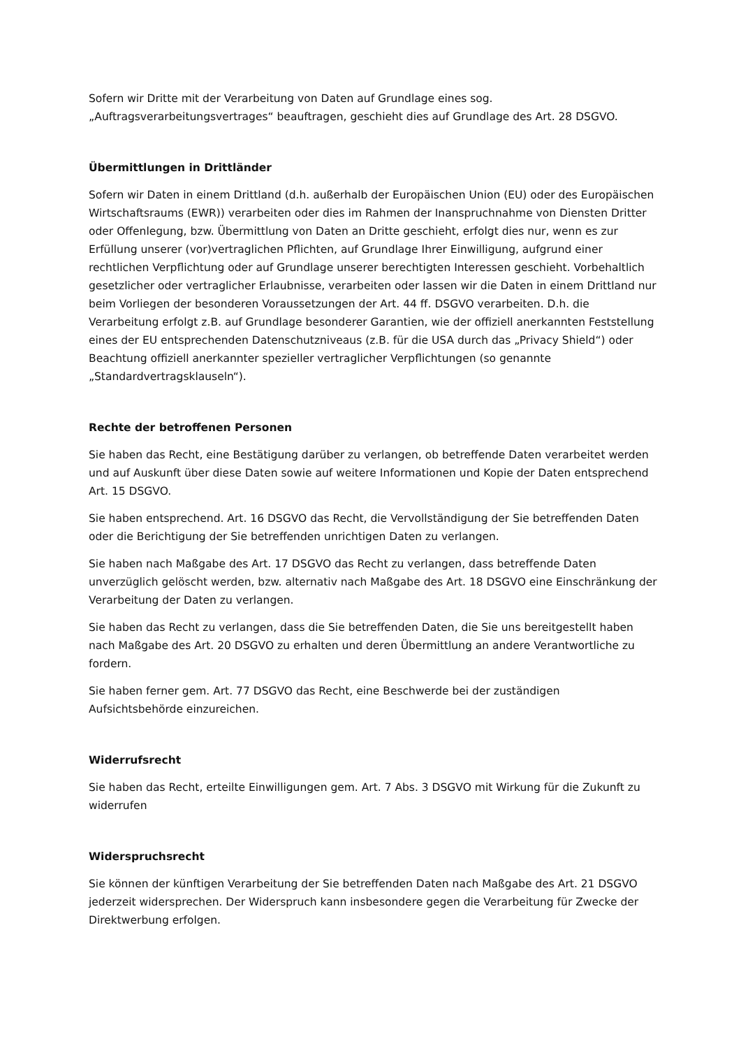Sofern wir Dritte mit der Verarbeitung von Daten auf Grundlage eines sog. „Auftragsverarbeitungsvertrages“ beauftragen, geschieht dies auf Grundlage des Art. 28 DSGVO.
Übermittlungen in Drittländer
Sofern wir Daten in einem Drittland (d.h. außerhalb der Europäischen Union (EU) oder des Europäischen Wirtschaftsraums (EWR)) verarbeiten oder dies im Rahmen der Inanspruchnahme von Diensten Dritter oder Offenlegung, bzw. Übermittlung von Daten an Dritte geschieht, erfolgt dies nur, wenn es zur Erfüllung unserer (vor)vertraglichen Pflichten, auf Grundlage Ihrer Einwilligung, aufgrund einer rechtlichen Verpflichtung oder auf Grundlage unserer berechtigten Interessen geschieht. Vorbehaltlich gesetzlicher oder vertraglicher Erlaubnisse, verarbeiten oder lassen wir die Daten in einem Drittland nur beim Vorliegen der besonderen Voraussetzungen der Art. 44 ff. DSGVO verarbeiten. D.h. die Verarbeitung erfolgt z.B. auf Grundlage besonderer Garantien, wie der offiziell anerkannten Feststellung eines der EU entsprechenden Datenschutzniveaus (z.B. für die USA durch das „Privacy Shield“) oder Beachtung offiziell anerkannter spezieller vertraglicher Verpflichtungen (so genannte „Standardvertragsklauseln“).
Rechte der betroffenen Personen
Sie haben das Recht, eine Bestätigung darüber zu verlangen, ob betreffende Daten verarbeitet werden und auf Auskunft über diese Daten sowie auf weitere Informationen und Kopie der Daten entsprechend Art. 15 DSGVO.
Sie haben entsprechend. Art. 16 DSGVO das Recht, die Vervollständigung der Sie betreffenden Daten oder die Berichtigung der Sie betreffenden unrichtigen Daten zu verlangen.
Sie haben nach Maßgabe des Art. 17 DSGVO das Recht zu verlangen, dass betreffende Daten unverzüglich gelöscht werden, bzw. alternativ nach Maßgabe des Art. 18 DSGVO eine Einschränkung der Verarbeitung der Daten zu verlangen.
Sie haben das Recht zu verlangen, dass die Sie betreffenden Daten, die Sie uns bereitgestellt haben nach Maßgabe des Art. 20 DSGVO zu erhalten und deren Übermittlung an andere Verantwortliche zu fordern.
Sie haben ferner gem. Art. 77 DSGVO das Recht, eine Beschwerde bei der zuständigen Aufsichtsbehörde einzureichen.
Widerrufsrecht
Sie haben das Recht, erteilte Einwilligungen gem. Art. 7 Abs. 3 DSGVO mit Wirkung für die Zukunft zu widerrufen
Widerspruchsrecht
Sie können der künftigen Verarbeitung der Sie betreffenden Daten nach Maßgabe des Art. 21 DSGVO jederzeit widersprechen. Der Widerspruch kann insbesondere gegen die Verarbeitung für Zwecke der Direktwerbung erfolgen.